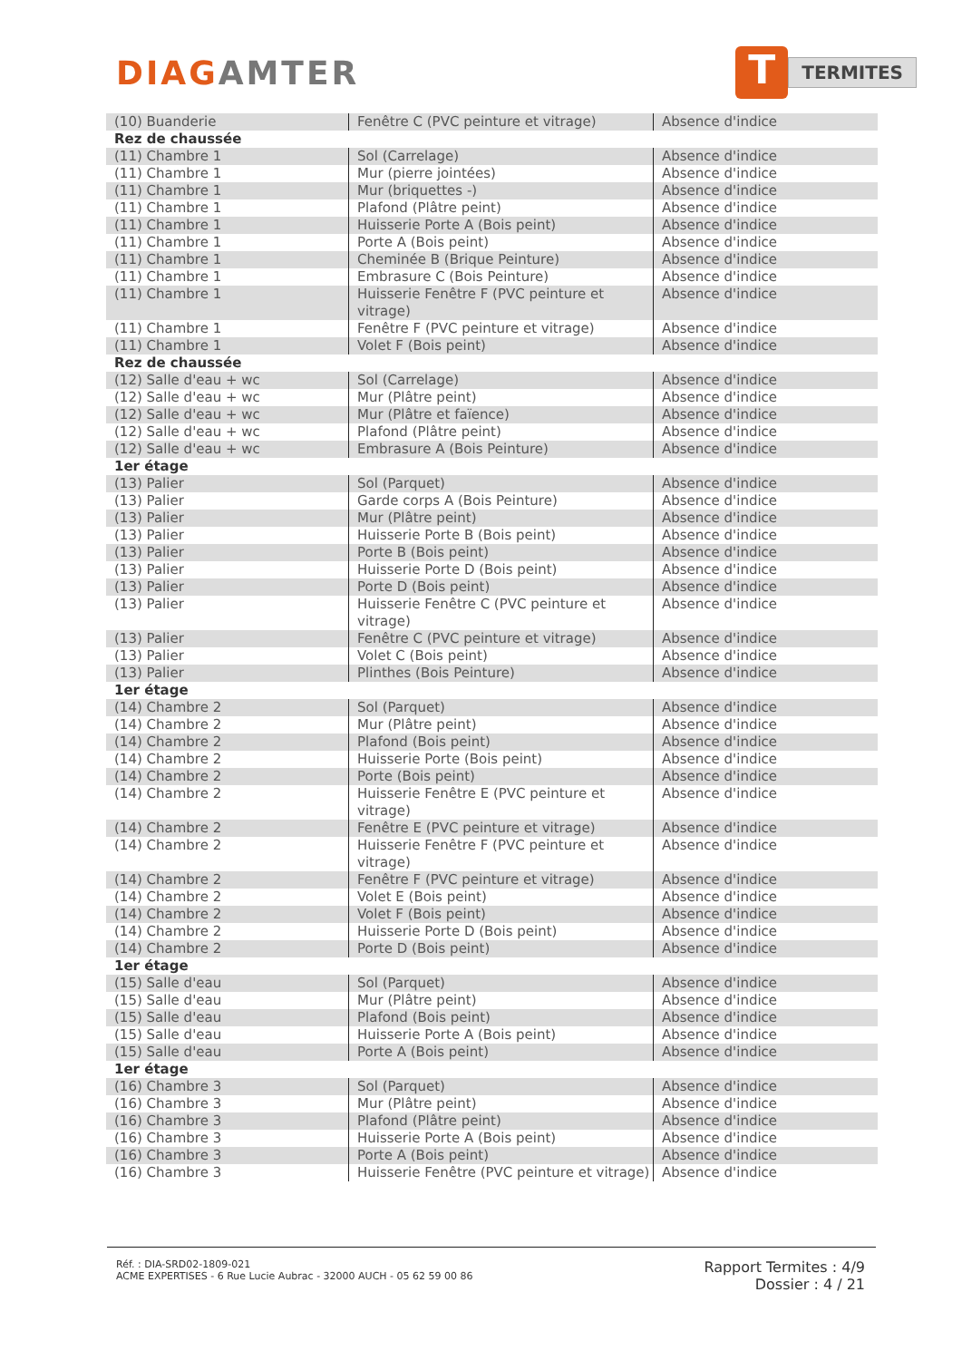DIAGAMTER
T
TERMITES
| (10) Buanderie | Fenêtre C (PVC peinture et vitrage) | Absence d'indice |
| Rez de chaussée | | |
| (11) Chambre 1 | Sol (Carrelage) | Absence d'indice |
| (11) Chambre 1 | Mur (pierre jointées) | Absence d'indice |
| (11) Chambre 1 | Mur (briquettes -) | Absence d'indice |
| (11) Chambre 1 | Plafond (Plâtre peint) | Absence d'indice |
| (11) Chambre 1 | Huisserie Porte A (Bois peint) | Absence d'indice |
| (11) Chambre 1 | Porte A (Bois peint) | Absence d'indice |
| (11) Chambre 1 | Cheminée B (Brique Peinture) | Absence d'indice |
| (11) Chambre 1 | Embrasure C (Bois Peinture) | Absence d'indice |
| (11) Chambre 1 | Huisserie Fenêtre F (PVC peinture et vitrage) | Absence d'indice |
| (11) Chambre 1 | Fenêtre F (PVC peinture et vitrage) | Absence d'indice |
| (11) Chambre 1 | Volet F (Bois peint) | Absence d'indice |
| Rez de chaussée | | |
| (12) Salle d'eau + wc | Sol (Carrelage) | Absence d'indice |
| (12) Salle d'eau + wc | Mur (Plâtre peint) | Absence d'indice |
| (12) Salle d'eau + wc | Mur (Plâtre et faïence) | Absence d'indice |
| (12) Salle d'eau + wc | Plafond (Plâtre peint) | Absence d'indice |
| (12) Salle d'eau + wc | Embrasure A (Bois Peinture) | Absence d'indice |
| 1er étage | | |
| (13) Palier | Sol (Parquet) | Absence d'indice |
| (13) Palier | Garde corps A (Bois Peinture) | Absence d'indice |
| (13) Palier | Mur (Plâtre peint) | Absence d'indice |
| (13) Palier | Huisserie Porte B (Bois peint) | Absence d'indice |
| (13) Palier | Porte B (Bois peint) | Absence d'indice |
| (13) Palier | Huisserie Porte D (Bois peint) | Absence d'indice |
| (13) Palier | Porte D (Bois peint) | Absence d'indice |
| (13) Palier | Huisserie Fenêtre C (PVC peinture et vitrage) | Absence d'indice |
| (13) Palier | Fenêtre C (PVC peinture et vitrage) | Absence d'indice |
| (13) Palier | Volet C (Bois peint) | Absence d'indice |
| (13) Palier | Plinthes (Bois Peinture) | Absence d'indice |
| 1er étage | | |
| (14) Chambre 2 | Sol (Parquet) | Absence d'indice |
| (14) Chambre 2 | Mur (Plâtre peint) | Absence d'indice |
| (14) Chambre 2 | Plafond (Bois peint) | Absence d'indice |
| (14) Chambre 2 | Huisserie Porte (Bois peint) | Absence d'indice |
| (14) Chambre 2 | Porte (Bois peint) | Absence d'indice |
| (14) Chambre 2 | Huisserie Fenêtre E (PVC peinture et vitrage) | Absence d'indice |
| (14) Chambre 2 | Fenêtre E (PVC peinture et vitrage) | Absence d'indice |
| (14) Chambre 2 | Huisserie Fenêtre F (PVC peinture et vitrage) | Absence d'indice |
| (14) Chambre 2 | Fenêtre F (PVC peinture et vitrage) | Absence d'indice |
| (14) Chambre 2 | Volet E (Bois peint) | Absence d'indice |
| (14) Chambre 2 | Volet F (Bois peint) | Absence d'indice |
| (14) Chambre 2 | Huisserie Porte D (Bois peint) | Absence d'indice |
| (14) Chambre 2 | Porte D (Bois peint) | Absence d'indice |
| 1er étage | | |
| (15) Salle d'eau | Sol (Parquet) | Absence d'indice |
| (15) Salle d'eau | Mur (Plâtre peint) | Absence d'indice |
| (15) Salle d'eau | Plafond (Bois peint) | Absence d'indice |
| (15) Salle d'eau | Huisserie Porte A (Bois peint) | Absence d'indice |
| (15) Salle d'eau | Porte A (Bois peint) | Absence d'indice |
| 1er étage | | |
| (16) Chambre 3 | Sol (Parquet) | Absence d'indice |
| (16) Chambre 3 | Mur (Plâtre peint) | Absence d'indice |
| (16) Chambre 3 | Plafond (Plâtre peint) | Absence d'indice |
| (16) Chambre 3 | Huisserie Porte A (Bois peint) | Absence d'indice |
| (16) Chambre 3 | Porte A (Bois peint) | Absence d'indice |
| (16) Chambre 3 | Huisserie Fenêtre (PVC peinture et vitrage) | Absence d'indice |
Réf. : DIA-SRD02-1809-021
ACME EXPERTISES - 6 Rue Lucie Aubrac - 32000 AUCH - 05 62 59 00 86
Rapport Termites : 4/9
Dossier : 4 / 21